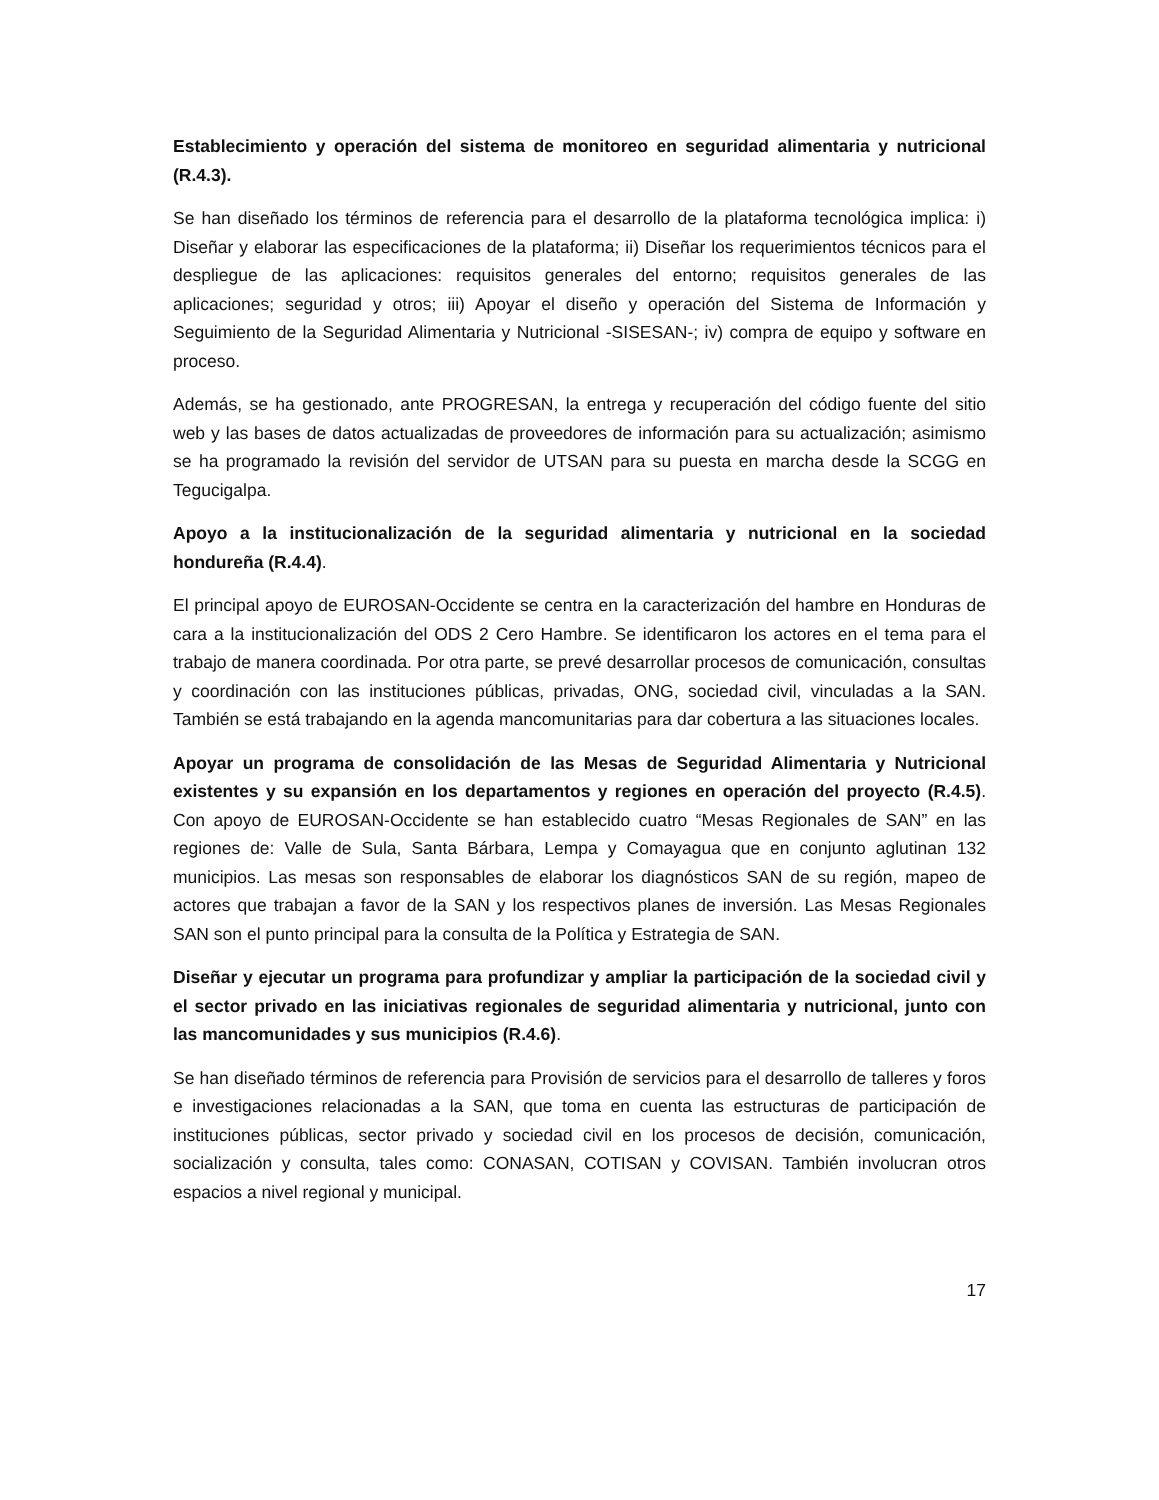Establecimiento y operación del sistema de monitoreo en seguridad alimentaria y nutricional (R.4.3).
Se han diseñado los términos de referencia para el desarrollo de la plataforma tecnológica implica: i) Diseñar y elaborar las especificaciones de la plataforma; ii) Diseñar los requerimientos técnicos para el despliegue de las aplicaciones: requisitos generales del entorno; requisitos generales de las aplicaciones; seguridad y otros; iii) Apoyar el diseño y operación del Sistema de Información y Seguimiento de la Seguridad Alimentaria y Nutricional -SISESAN-; iv) compra de equipo y software en proceso.
Además, se ha gestionado, ante PROGRESAN, la entrega y recuperación del código fuente del sitio web y las bases de datos actualizadas de proveedores de información para su actualización; asimismo se ha programado la revisión del servidor de UTSAN para su puesta en marcha desde la SCGG en Tegucigalpa.
Apoyo a la institucionalización de la seguridad alimentaria y nutricional en la sociedad hondureña (R.4.4).
El principal apoyo de EUROSAN-Occidente se centra en la caracterización del hambre en Honduras de cara a la institucionalización del ODS 2 Cero Hambre. Se identificaron los actores en el tema para el trabajo de manera coordinada. Por otra parte, se prevé desarrollar procesos de comunicación, consultas y coordinación con las instituciones públicas, privadas, ONG, sociedad civil, vinculadas a la SAN. También se está trabajando en la agenda mancomunitarias para dar cobertura a las situaciones locales.
Apoyar un programa de consolidación de las Mesas de Seguridad Alimentaria y Nutricional existentes y su expansión en los departamentos y regiones en operación del proyecto (R.4.5). Con apoyo de EUROSAN-Occidente se han establecido cuatro “Mesas Regionales de SAN” en las regiones de: Valle de Sula, Santa Bárbara, Lempa y Comayagua que en conjunto aglutinan 132 municipios. Las mesas son responsables de elaborar los diagnósticos SAN de su región, mapeo de actores que trabajan a favor de la SAN y los respectivos planes de inversión. Las Mesas Regionales SAN son el punto principal para la consulta de la Política y Estrategia de SAN.
Diseñar y ejecutar un programa para profundizar y ampliar la participación de la sociedad civil y el sector privado en las iniciativas regionales de seguridad alimentaria y nutricional, junto con las mancomunidades y sus municipios (R.4.6).
Se han diseñado términos de referencia para Provisión de servicios para el desarrollo de talleres y foros e investigaciones relacionadas a la SAN, que toma en cuenta las estructuras de participación de instituciones públicas, sector privado y sociedad civil en los procesos de decisión, comunicación, socialización y consulta, tales como: CONASAN, COTISAN y COVISAN. También involucran otros espacios a nivel regional y municipal.
17